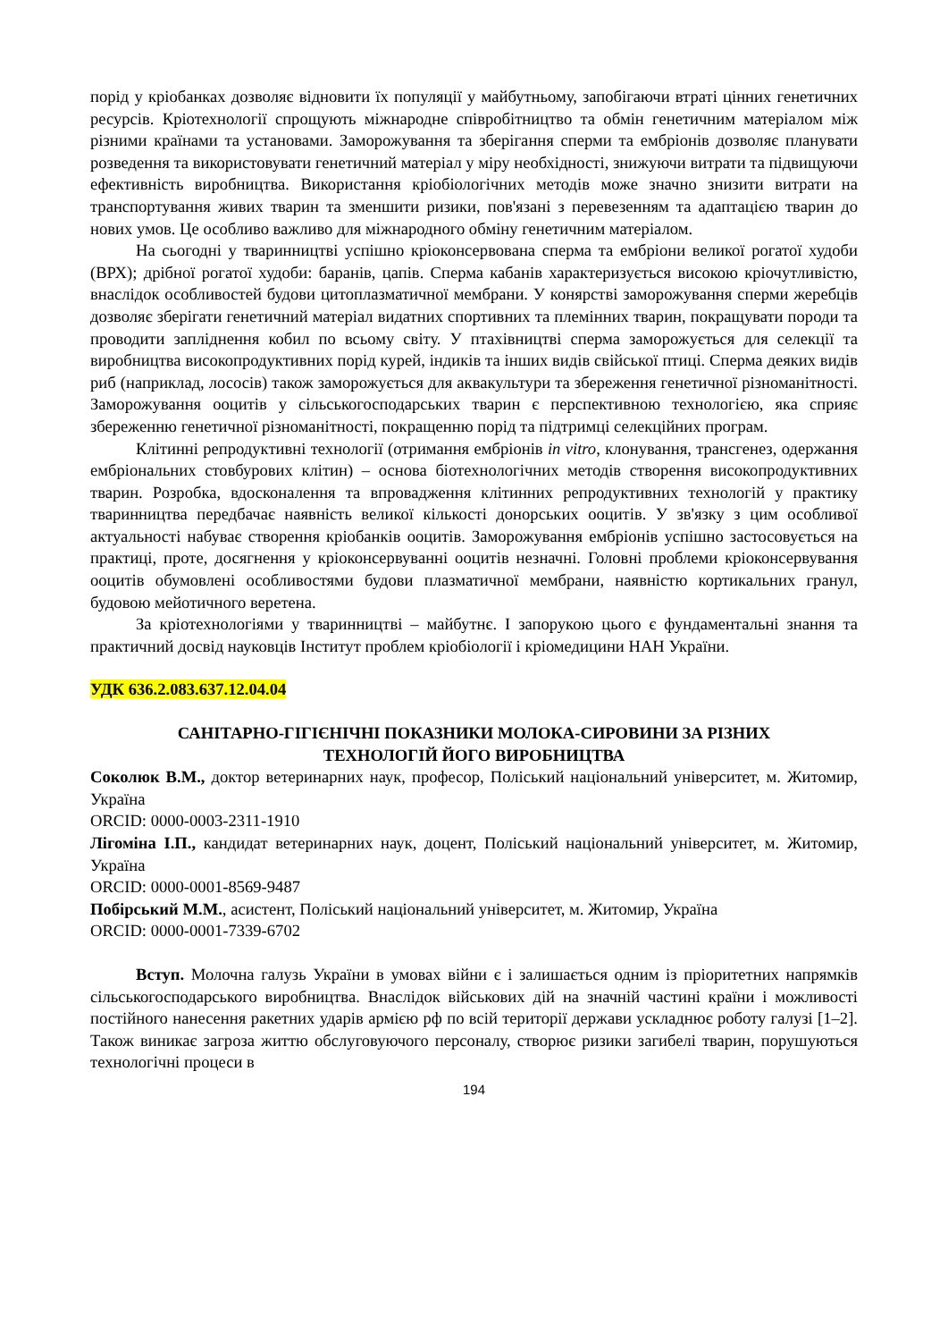порід у кріобанках дозволяє відновити їх популяції у майбутньому, запобігаючи втраті цінних генетичних ресурсів. Кріотехнології спрощують міжнародне співробітництво та обмін генетичним матеріалом між різними країнами та установами. Заморожування та зберігання сперми та ембріонів дозволяє планувати розведення та використовувати генетичний матеріал у міру необхідності, знижуючи витрати та підвищуючи ефективність виробництва. Використання кріобіологічних методів може значно знизити витрати на транспортування живих тварин та зменшити ризики, пов'язані з перевезенням та адаптацією тварин до нових умов. Це особливо важливо для міжнародного обміну генетичним матеріалом.
На сьогодні у тваринництві успішно кріоконсервована сперма та ембріони великої рогатої худоби (ВРХ); дрібної рогатої худоби: баранів, цапів. Сперма кабанів характеризується високою кріочутливістю, внаслідок особливостей будови цитоплазматичної мембрани. У конярстві заморожування сперми жеребців дозволяє зберігати генетичний матеріал видатних спортивних та племінних тварин, покращувати породи та проводити запліднення кобил по всьому світу. У птахівництві сперма заморожується для селекції та виробництва високопродуктивних порід курей, індиків та інших видів свійської птиці. Сперма деяких видів риб (наприклад, лососів) також заморожується для аквакультури та збереження генетичної різноманітності. Заморожування ооцитів у сільськогосподарських тварин є перспективною технологією, яка сприяє збереженню генетичної різноманітності, покращенню порід та підтримці селекційних програм.
Клітинні репродуктивні технології (отримання ембріонів in vitro, клонування, трансгенез, одержання ембріональних стовбурових клітин) – основа біотехнологічних методів створення високопродуктивних тварин. Розробка, вдосконалення та впровадження клітинних репродуктивних технологій у практику тваринництва передбачає наявність великої кількості донорських ооцитів. У зв'язку з цим особливої актуальності набуває створення кріобанків ооцитів. Заморожування ембріонів успішно застосовується на практиці, проте, досягнення у кріоконсервуванні ооцитів незначні. Головні проблеми кріоконсервування ооцитів обумовлені особливостями будови плазматичної мембрани, наявністю кортикальних гранул, будовою мейотичного веретена.
За кріотехнологіями у тваринництві – майбутнє. І запорукою цього є фундаментальні знання та практичний досвід науковців Інститут проблем кріобіології і кріомедицини НАН України.
УДК 636.2.083.637.12.04.04
САНІТАРНО-ГІГІЄНІЧНІ ПОКАЗНИКИ МОЛОКА-СИРОВИНИ ЗА РІЗНИХ
ТЕХНОЛОГІЙ ЙОГО ВИРОБНИЦТВА
Соколюк В.М., доктор ветеринарних наук, професор, Поліський національний університет, м. Житомир, Україна
ORCID: 0000-0003-2311-1910
Лігоміна І.П., кандидат ветеринарних наук, доцент, Поліський національний університет, м. Житомир, Україна
ORCID: 0000-0001-8569-9487
Побірський М.М., асистент, Поліський національний університет, м. Житомир, Україна
ORCID: 0000-0001-7339-6702
Вступ. Молочна галузь України в умовах війни є і залишається одним із пріоритетних напрямків сільськогосподарського виробництва. Внаслідок військових дій на значній частині країни і можливості постійного нанесення ракетних ударів армією рф по всій території держави ускладнює роботу галузі [1–2]. Також виникає загроза життю обслуговуючого персоналу, створює ризики загибелі тварин, порушуються технологічні процеси в
194